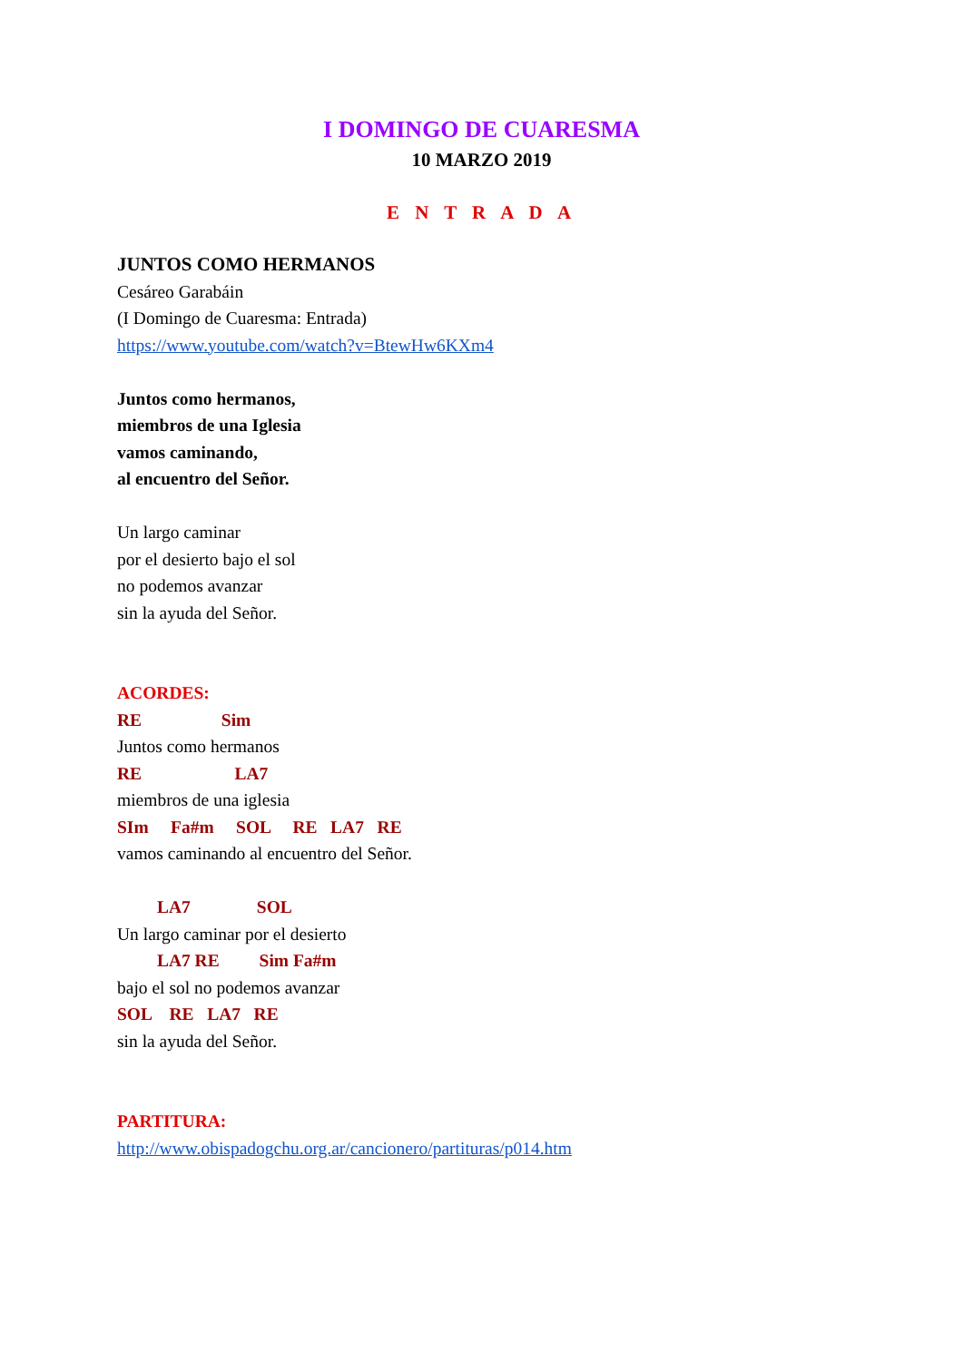I DOMINGO DE CUARESMA
10 MARZO 2019
E N T R A D A
JUNTOS COMO HERMANOS
Cesáreo Garabáin
(I Domingo de Cuaresma: Entrada)
https://www.youtube.com/watch?v=BtewHw6KXm4
Juntos como hermanos,
miembros de una Iglesia
vamos caminando,
al encuentro del Señor.
Un largo caminar
por el desierto bajo el sol
no podemos avanzar
sin la ayuda del Señor.
ACORDES:
RE Sim
Juntos como hermanos
RE LA7
miembros de una iglesia
SIm Fa#m SOL RE LA7 RE
vamos caminando al encuentro del Señor.
LA7 SOL
Un largo caminar por el desierto
LA7 RE Sim Fa#m
bajo el sol no podemos avanzar
SOL RE LA7 RE
sin la ayuda del Señor.
PARTITURA:
http://www.obispadogchu.org.ar/cancionero/partituras/p014.htm